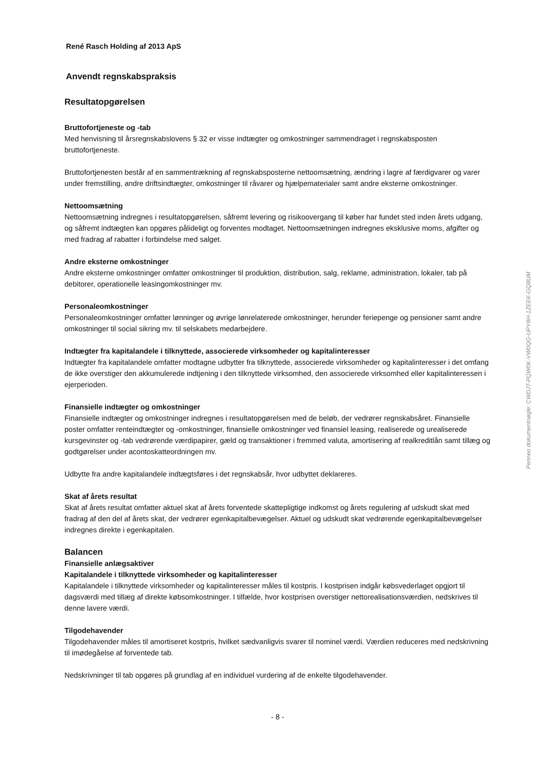René Rasch Holding af 2013 ApS
Anvendt regnskabspraksis
Resultatopgørelsen
Bruttofortjeneste og -tab
Med henvisning til årsregnskabslovens § 32 er visse indtægter og omkostninger sammendraget i regnskabsposten bruttofortjeneste.
Bruttofortjenesten består af en sammentrækning af regnskabsposterne nettoomsætning, ændring i lagre af færdigvarer og varer under fremstilling, andre driftsindtægter, omkostninger til råvarer og hjælpematerialer samt andre eksterne omkostninger.
Nettoomsætning
Nettoomsætning indregnes i resultatopgørelsen, såfremt levering og risikoovergang til køber har fundet sted inden årets udgang, og såfremt indtægten kan opgøres pålideligt og forventes modtaget. Nettoomsætningen indregnes eksklusive moms, afgifter og med fradrag af rabatter i forbindelse med salget.
Andre eksterne omkostninger
Andre eksterne omkostninger omfatter omkostninger til produktion, distribution, salg, reklame, administration, lokaler, tab på debitorer, operationelle leasingomkostninger mv.
Personaleomkostninger
Personaleomkostninger omfatter lønninger og øvrige lønrelaterede omkostninger, herunder feriepenge og pensioner samt andre omkostninger til social sikring mv. til selskabets medarbejdere.
Indtægter fra kapitalandele i tilknyttede, associerede virksomheder og kapitalinteresser
Indtægter fra kapitalandele omfatter modtagne udbytter fra tilknyttede, associerede virksomheder og kapitalinteresser i det omfang de ikke overstiger den akkumulerede indtjening i den tilknyttede virksomhed, den associerede virksomhed eller kapitalinteressen i ejerperioden.
Finansielle indtægter og omkostninger
Finansielle indtægter og omkostninger indregnes i resultatopgørelsen med de beløb, der vedrører regnskabsåret. Finansielle poster omfatter renteindtægter og -omkostninger, finansielle omkostninger ved finansiel leasing, realiserede og urealiserede kursgevinster og -tab vedrørende værdipapirer, gæld og transaktioner i fremmed valuta, amortisering af realkreditlån samt tillæg og godtgørelser under acontoskatteordningen mv.
Udbytte fra andre kapitalandele indtægtsføres i det regnskabsår, hvor udbyttet deklareres.
Skat af årets resultat
Skat af årets resultat omfatter aktuel skat af årets forventede skattepligtige indkomst og årets regulering af udskudt skat med fradrag af den del af årets skat, der vedrører egenkapitalbevægelser. Aktuel og udskudt skat vedrørende egenkapitalbevægelser indregnes direkte i egenkapitalen.
Balancen
Finansielle anlægsaktiver
Kapitalandele i tilknyttede virksomheder og kapitalinteresser
Kapitalandele i tilknyttede virksomheder og kapitalinteresser måles til kostpris. I kostprisen indgår købsvederlaget opgjort til dagsværdi med tillæg af direkte købsomkostninger. I tilfælde, hvor kostprisen overstiger nettorealisationsværdien, nedskrives til denne lavere værdi.
Tilgodehavender
Tilgodehavender måles til amortiseret kostpris, hvilket sædvanligvis svarer til nominel værdi. Værdien reduceres med nedskrivning til imødegåelse af forventede tab.
Nedskrivninger til tab opgøres på grundlag af en individuel vurdering af de enkelte tilgodehavender.
- 8 -
Penneo dokumentnøgle: CWDJT-PQW0K-VW0QG-UPY8H-1ZEEK-GQ8UM